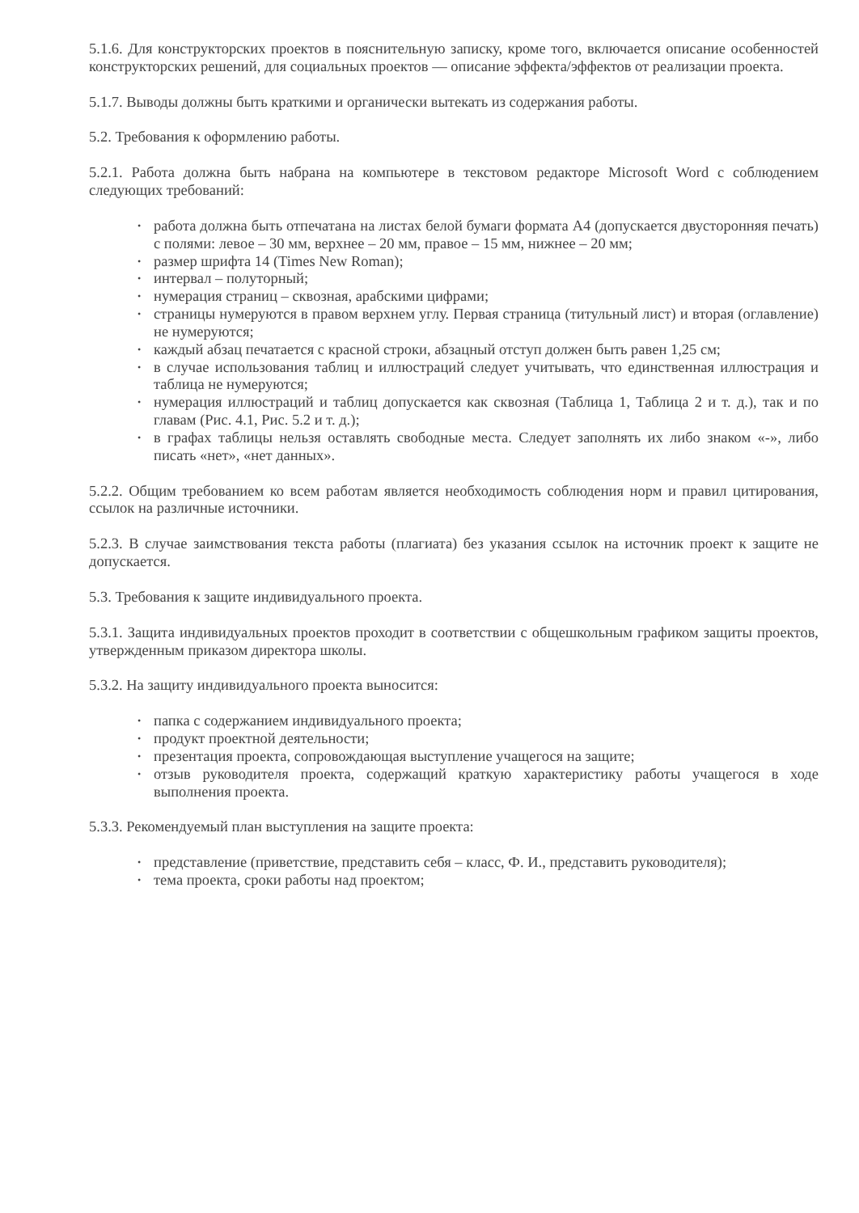5.1.6. Для конструкторских проектов в пояснительную записку, кроме того, включается описание особенностей конструкторских решений, для социальных проектов — описание эффекта/эффектов от реализации проекта.
5.1.7. Выводы должны быть краткими и органически вытекать из содержания работы.
5.2. Требования к оформлению работы.
5.2.1. Работа должна быть набрана на компьютере в текстовом редакторе Microsoft Word с соблюдением следующих требований:
• работа должна быть отпечатана на листах белой бумаги формата А4 (допускается двусторонняя печать) с полями: левое – 30 мм, верхнее – 20 мм, правое – 15 мм, нижнее – 20 мм;
• размер шрифта 14 (Times New Roman);
• интервал – полуторный;
• нумерация страниц – сквозная, арабскими цифрами;
• страницы нумеруются в правом верхнем углу. Первая страница (титульный лист) и вторая (оглавление) не нумеруются;
• каждый абзац печатается с красной строки, абзацный отступ должен быть равен 1,25 см;
• в случае использования таблиц и иллюстраций следует учитывать, что единственная иллюстрация и таблица не нумеруются;
• нумерация иллюстраций и таблиц допускается как сквозная (Таблица 1, Таблица 2 и т. д.), так и по главам (Рис. 4.1, Рис. 5.2 и т. д.);
• в графах таблицы нельзя оставлять свободные места. Следует заполнять их либо знаком «-», либо писать «нет», «нет данных».
5.2.2. Общим требованием ко всем работам является необходимость соблюдения норм и правил цитирования, ссылок на различные источники.
5.2.3. В случае заимствования текста работы (плагиата) без указания ссылок на источник проект к защите не допускается.
5.3. Требования к защите индивидуального проекта.
5.3.1. Защита индивидуальных проектов проходит в соответствии с общешкольным графиком защиты проектов, утвержденным приказом директора школы.
5.3.2. На защиту индивидуального проекта выносится:
• папка с содержанием индивидуального проекта;
• продукт проектной деятельности;
• презентация проекта, сопровождающая выступление учащегося на защите;
• отзыв руководителя проекта, содержащий краткую характеристику работы учащегося в ходе выполнения проекта.
5.3.3. Рекомендуемый план выступления на защите проекта:
• представление (приветствие, представить себя – класс, Ф. И., представить руководителя);
• тема проекта, сроки работы над проектом;